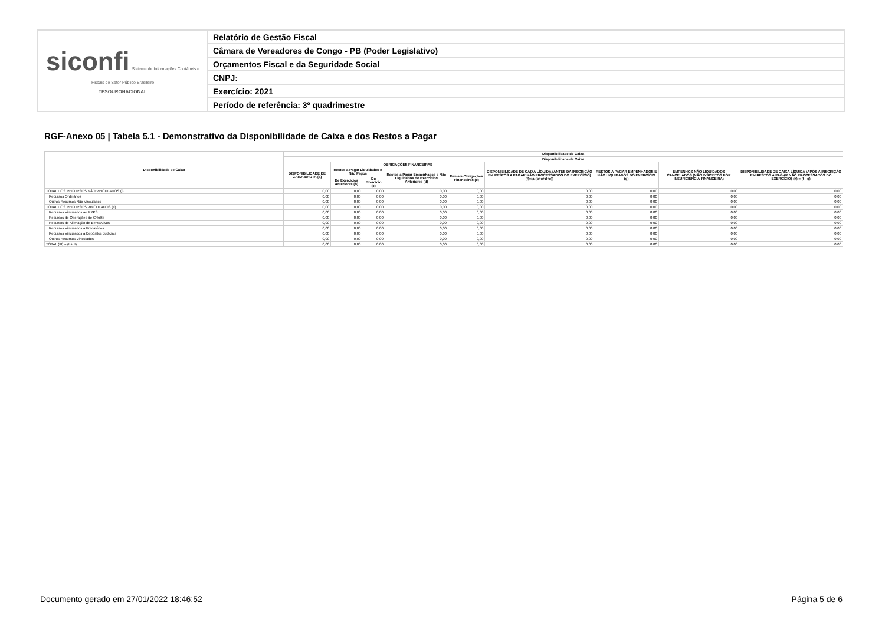| siconfi Sistema de Informações Contábeis e Fiscais do Setor Público Brasileiro TESOURONACIONAL | Relatório de Gestão Fiscal |
| | Câmara de Vereadores de Congo - PB (Poder Legislativo) |
| | Orçamentos Fiscal e da Seguridade Social |
| | CNPJ: |
| | Exercício: 2021 |
| | Período de referência: 3º quadrimestre |
RGF-Anexo 05 | Tabela 5.1 - Demonstrativo da Disponibilidade de Caixa e dos Restos a Pagar
| Disponibilidade de Caixa | Disponibilidade de Caixa | | | | | | | | |
| --- | --- | --- | --- | --- | --- | --- | --- | --- | --- |
| | Disponibilidade de Caixa | | | | | | | | |
| | DISPONIBILIDADE DE CAIXA BRUTA (a) | OBRIGAÇÕES FINANCEIRAS | | | | DISPONIBILIDADE DE CAIXA LÍQUIDA (ANTES DA INSCRIÇÃO EM RESTOS A PAGAR NÃO PROCESSADOS DO EXERCÍCIO) (f)=(a-(b+c+d+e)) | RESTOS A PAGAR EMPENHADOS E NÃO LIQUIDADOS DO EXERCÍCIO (g) | EMPENHOS NÃO LIQUIDADOS CANCELADOS (NÃO INSCRITOS POR INSUFICIÊNCIA FINANCEIRA) | DISPONIBILIDADE DE CAIXA LÍQUIDA (APÓS A INSCRIÇÃO EM RESTOS A PAGAR NÃO PROCESSADOS DO EXERCÍCIO) (h) = (f - g) |
| | | Restos a Pagar Liquidados e Não Pagos | | Restos a Pagar Empenhados e Não Liquidados de Exercícios Anteriores (d) | Demais Obrigações Financeiras (e) | | | | |
| | | De Exercícios Anteriores (b) | Do Exercício (c) | | | | | | |
| TOTAL DOS RECURSOS NÃO VINCULADOS (I) | 0,00 | 0,00 | 0,00 | 0,00 | 0,00 | 0,00 | 0,00 | 0,00 | 0,00 |
| Recursos Ordinários | 0,00 | 0,00 | 0,00 | 0,00 | 0,00 | 0,00 | 0,00 | 0,00 | 0,00 |
| Outros Recursos Não Vinculados | 0,00 | 0,00 | 0,00 | 0,00 | 0,00 | 0,00 | 0,00 | 0,00 | 0,00 |
| TOTAL DOS RECURSOS VINCULADOS (II) | 0,00 | 0,00 | 0,00 | 0,00 | 0,00 | 0,00 | 0,00 | 0,00 | 0,00 |
| Recursos Vinculados ao RPPS | 0,00 | 0,00 | 0,00 | 0,00 | 0,00 | 0,00 | 0,00 | 0,00 | 0,00 |
| Recursos de Operações de Crédito | 0,00 | 0,00 | 0,00 | 0,00 | 0,00 | 0,00 | 0,00 | 0,00 | 0,00 |
| Recursos de Alienação de Bens/Ativos | 0,00 | 0,00 | 0,00 | 0,00 | 0,00 | 0,00 | 0,00 | 0,00 | 0,00 |
| Recursos Vinculados a Precatórios | 0,00 | 0,00 | 0,00 | 0,00 | 0,00 | 0,00 | 0,00 | 0,00 | 0,00 |
| Recursos Vinculados a Depósitos Judiciais | 0,00 | 0,00 | 0,00 | 0,00 | 0,00 | 0,00 | 0,00 | 0,00 | 0,00 |
| Outros Recursos Vinculados | 0,00 | 0,00 | 0,00 | 0,00 | 0,00 | 0,00 | 0,00 | 0,00 | 0,00 |
| TOTAL (III) = (I + II) | 0,00 | 0,00 | 0,00 | 0,00 | 0,00 | 0,00 | 0,00 | 0,00 | 0,00 |
Documento gerado em 27/01/2022 18:46:52
Página 5 de 6